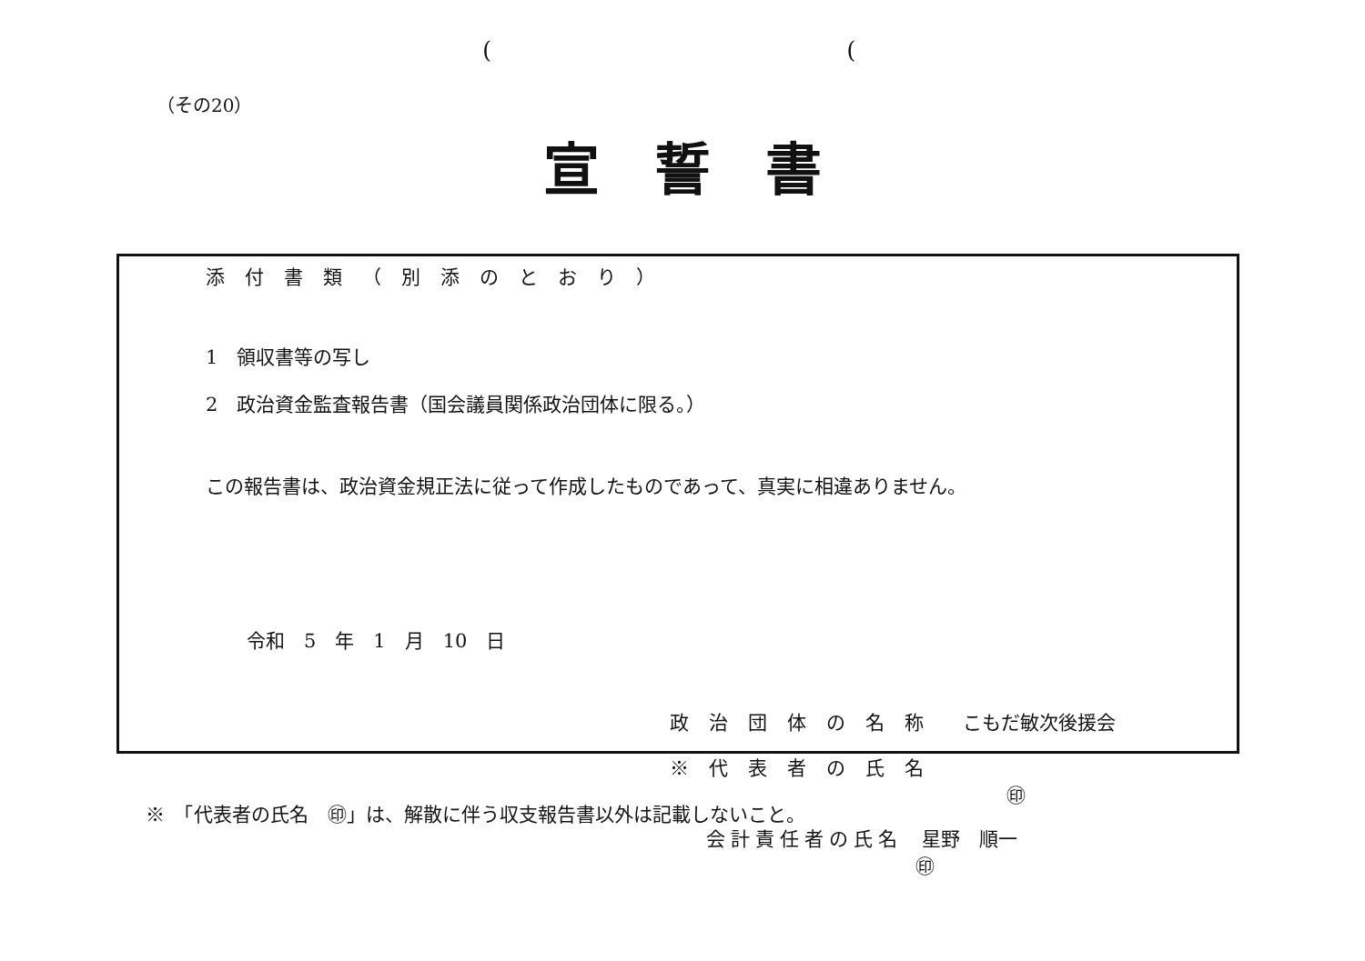((
（その20）
宣誓書
添付書類（別添のとおり）
1　領収書等の写し
2　政治資金監査報告書（国会議員関係政治団体に限る。）
この報告書は、政治資金規正法に従って作成したものであって、真実に相違ありません。
令和　5　年　1　月　10　日
政治団体の名称　こもだ敏次後援会
※代表者の氏名 ㊞
会計責任者の氏名　星野　順一 ㊞
※　「代表者の氏名　㊞」は、解散に伴う収支報告書以外は記載しないこと。